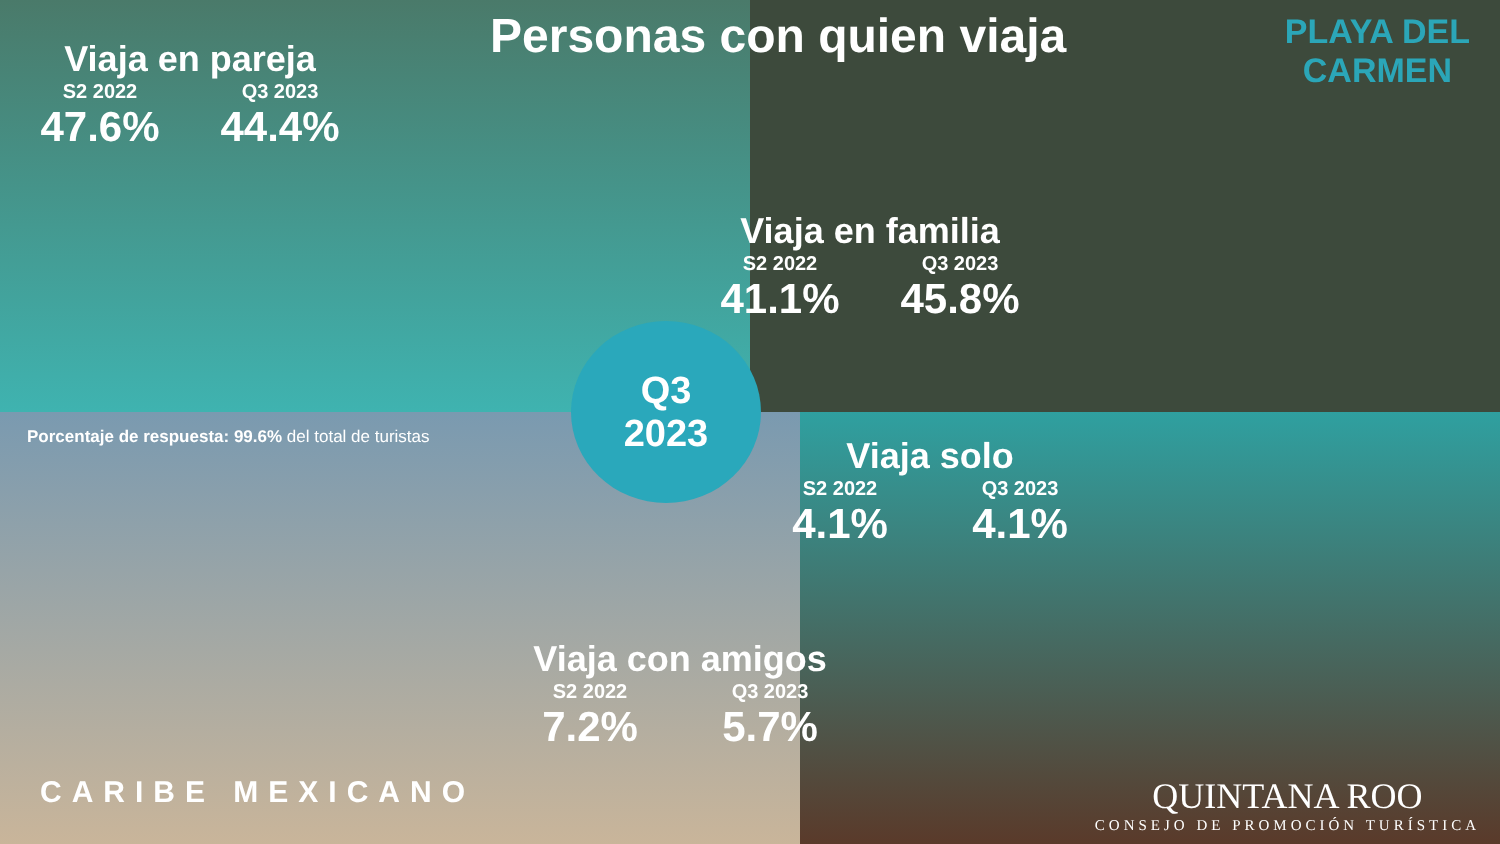Personas con quien viaja
PLAYA DEL
CARMEN
Viaja en pareja
S2 2022
47.6%
Q3 2023
44.4%
Viaja en familia
S2 2022
41.1%
Q3 2023
45.8%
Q3
2023
Porcentaje de respuesta: 99.6% del total de turistas
Viaja solo
S2 2022
4.1%
Q3 2023
4.1%
Viaja con amigos
S2 2022
7.2%
Q3 2023
5.7%
CARIBE MEXICANO
QUINTANA ROO
CONSEJO DE PROMOCIÓN TURÍSTICA